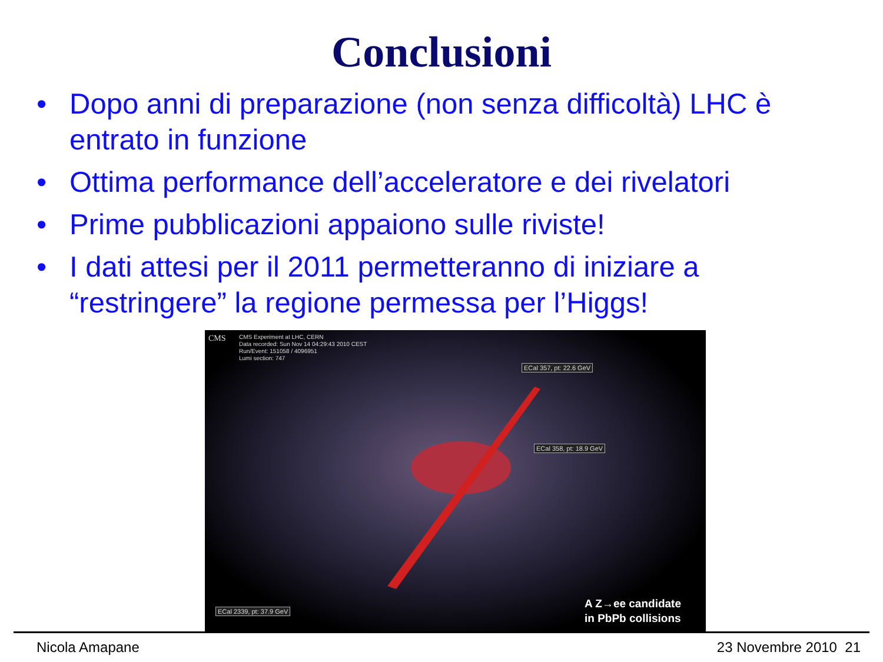Conclusioni
• Dopo anni di preparazione (non senza difficoltà) LHC è entrato in funzione
• Ottima performance dell’acceleratore e dei rivelatori
• Prime pubblicazioni appaiono sulle riviste!
• I dati attesi per il 2011 permetteranno di iniziare a “restringere” la regione permessa per l’Higgs!
CMS
CMS Experiment at LHC, CERN
Data recorded: Sun Nov 14 04:29:43 2010 CEST
Run/Event: 151058 / 4096951
Lumi section: 747
ECal 357, pt: 22.6 GeV
ECal 358, pt: 18.9 GeV
ECal 2339, pt: 37.9 GeV
A Z→ee candidate
in PbPb collisions
Nicola Amapane 23 Novembre 2010 21